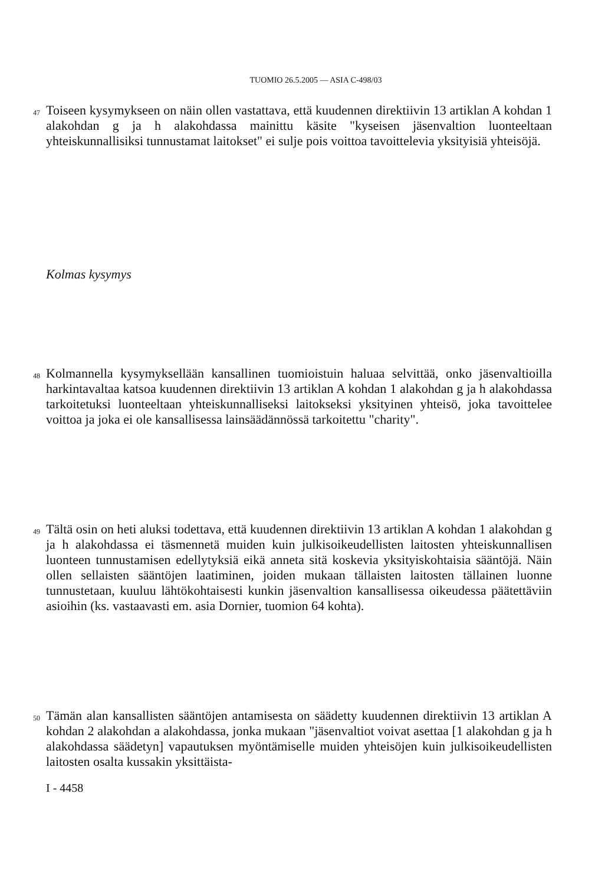TUOMIO 26.5.2005 — ASIA C-498/03
47
Toiseen kysymykseen on näin ollen vastattava, että kuudennen direktiivin 13 artiklan A kohdan 1 alakohdan g ja h alakohdassa mainittu käsite "kyseisen jäsenvaltion luonteeltaan yhteiskunnallisiksi tunnustamat laitokset" ei sulje pois voittoa tavoittelevia yksityisiä yhteisöjä.
Kolmas kysymys
48
Kolmannella kysymyksellään kansallinen tuomioistuin haluaa selvittää, onko jäsenvaltioilla harkintavaltaa katsoa kuudennen direktiivin 13 artiklan A kohdan 1 alakohdan g ja h alakohdassa tarkoitetuksi luonteeltaan yhteiskunnalliseksi laitokseksi yksityinen yhteisö, joka tavoittelee voittoa ja joka ei ole kansallisessa lainsäädännössä tarkoitettu "charity".
49
Tältä osin on heti aluksi todettava, että kuudennen direktiivin 13 artiklan A kohdan 1 alakohdan g ja h alakohdassa ei täsmennetä muiden kuin julkisoikeudellisten laitosten yhteiskunnallisen luonteen tunnustamisen edellytyksiä eikä anneta sitä koskevia yksityiskohtaisia sääntöjä. Näin ollen sellaisten sääntöjen laatiminen, joiden mukaan tällaisten laitosten tällainen luonne tunnustetaan, kuuluu lähtökohtaisesti kunkin jäsenvaltion kansallisessa oikeudessa päätettäviin asioihin (ks. vastaavasti em. asia Dornier, tuomion 64 kohta).
50
Tämän alan kansallisten sääntöjen antamisesta on säädetty kuudennen direktiivin 13 artiklan A kohdan 2 alakohdan a alakohdassa, jonka mukaan "jäsenvaltiot voivat asettaa [1 alakohdan g ja h alakohdassa säädetyn] vapautuksen myöntämiselle muiden yhteisöjen kuin julkisoikeudellisten laitosten osalta kussakin yksittäista-
I - 4458